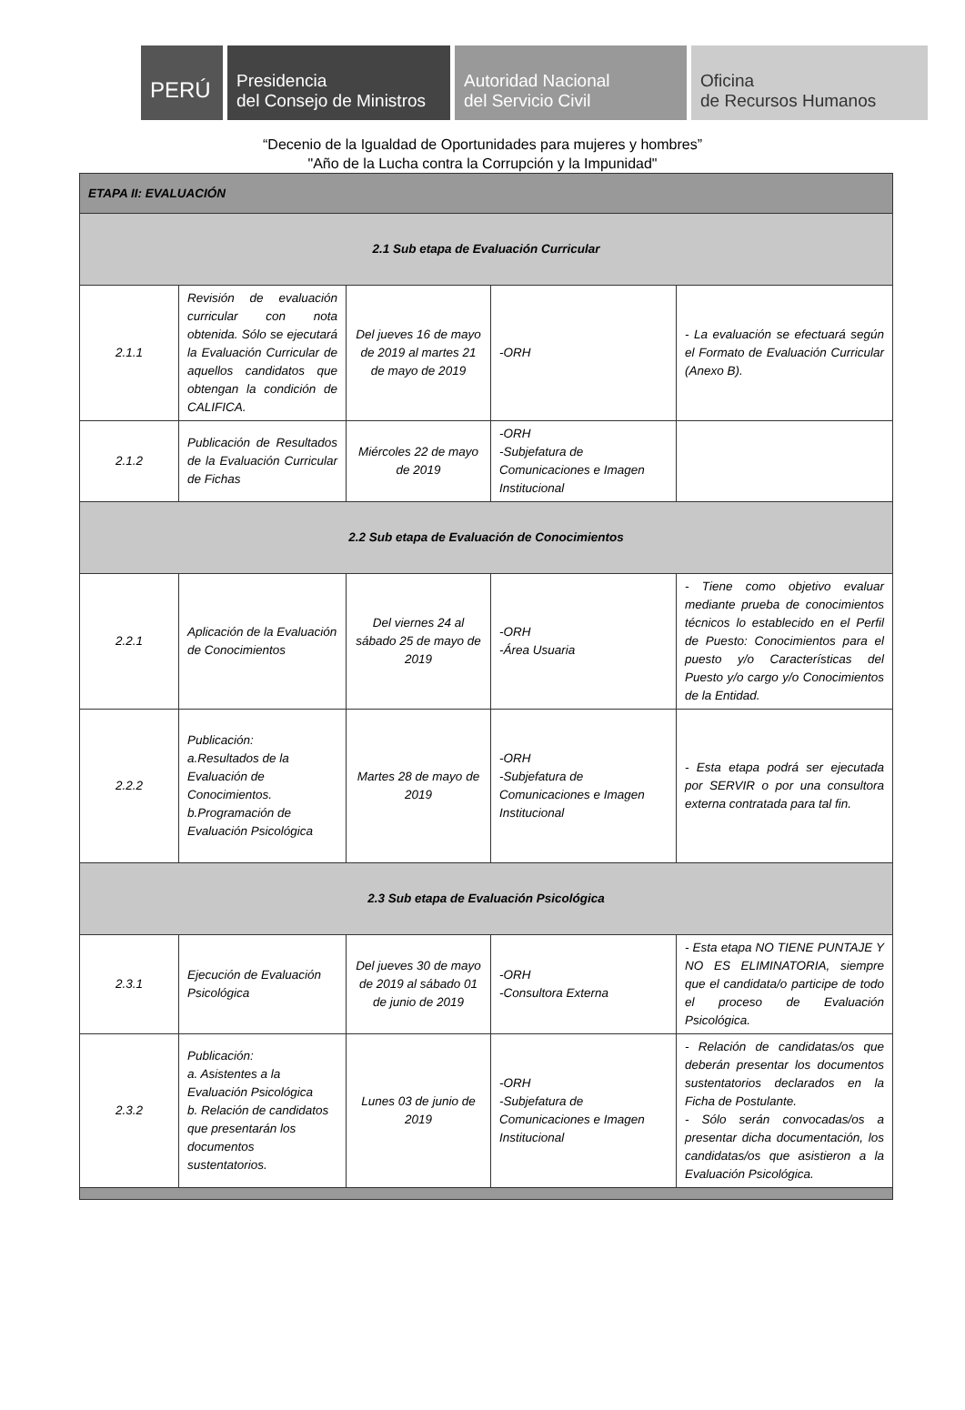PERÚ
Presidencia
del Consejo de Ministros
Autoridad Nacional
del Servicio Civil
Oficina
de Recursos Humanos
“Decenio de la Igualdad de Oportunidades para mujeres y hombres”
"Año de la Lucha contra la Corrupción y la Impunidad"
| ETAPA II: EVALUACIÓN | | | | |
| 2.1 Sub etapa de Evaluación Curricular | | | | |
| 2.1.1 | Revisión de evaluación curricular con nota obtenida. Sólo se ejecutará la Evaluación Curricular de aquellos candidatos que obtengan la condición de CALIFICA. | Del jueves 16 de mayo de 2019 al martes 21 de mayo de 2019 | -ORH | - La evaluación se efectuará según el Formato de Evaluación Curricular (Anexo B). |
| 2.1.2 | Publicación de Resultados de la Evaluación Curricular de Fichas | Miércoles 22 de mayo de 2019 | -ORH -Subjefatura de Comunicaciones e Imagen Institucional | |
| 2.2 Sub etapa de Evaluación de Conocimientos | | | | |
| 2.2.1 | Aplicación de la Evaluación de Conocimientos | Del viernes 24 al sábado 25 de mayo de 2019 | -ORH -Área Usuaria | - Tiene como objetivo evaluar mediante prueba de conocimientos técnicos lo establecido en el Perfil de Puesto: Conocimientos para el puesto y/o Características del Puesto y/o cargo y/o Conocimientos de la Entidad. |
| 2.2.2 | Publicación: a.Resultados de la Evaluación de Conocimientos. b.Programación de Evaluación Psicológica | Martes 28 de mayo de 2019 | -ORH -Subjefatura de Comunicaciones e Imagen Institucional | - Esta etapa podrá ser ejecutada por SERVIR o por una consultora externa contratada para tal fin. |
| 2.3 Sub etapa de Evaluación Psicológica | | | | |
| 2.3.1 | Ejecución de Evaluación Psicológica | Del jueves 30 de mayo de 2019 al sábado 01 de junio de 2019 | -ORH -Consultora Externa | - Esta etapa NO TIENE PUNTAJE Y NO ES ELIMINATORIA, siempre que el candidata/o participe de todo el proceso de Evaluación Psicológica. |
| 2.3.2 | Publicación: a. Asistentes a la Evaluación Psicológica b. Relación de candidatos que presentarán los documentos sustentatorios. | Lunes 03 de junio de 2019 | -ORH -Subjefatura de Comunicaciones e Imagen Institucional | - Relación de candidatas/os que deberán presentar los documentos sustentatorios declarados en la Ficha de Postulante. - Sólo serán convocadas/os a presentar dicha documentación, los candidatas/os que asistieron a la Evaluación Psicológica. |